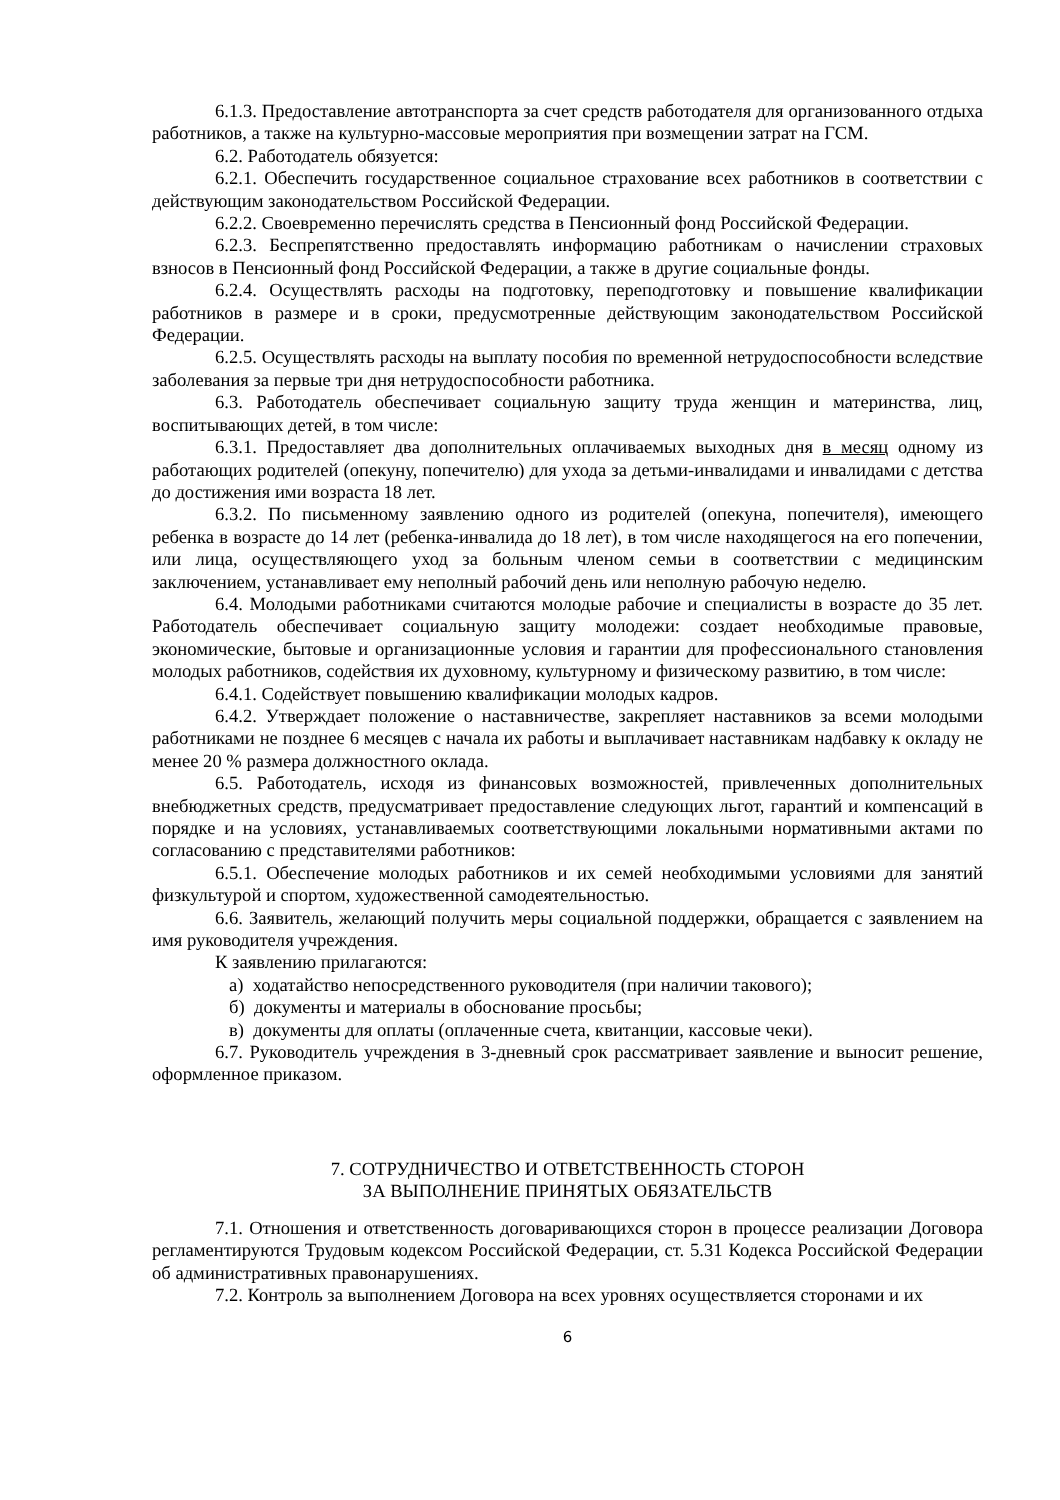6.1.3. Предоставление автотранспорта за счет средств работодателя для организованного отдыха работников, а также на культурно-массовые мероприятия при возмещении затрат на ГСМ.
6.2. Работодатель обязуется:
6.2.1. Обеспечить государственное социальное страхование всех работников в соответствии с действующим законодательством Российской Федерации.
6.2.2. Своевременно перечислять средства в Пенсионный фонд Российской Федерации.
6.2.3. Беспрепятственно предоставлять информацию работникам о начислении страховых взносов в Пенсионный фонд Российской Федерации, а также в другие социальные фонды.
6.2.4. Осуществлять расходы на подготовку, переподготовку и повышение квалификации работников в размере и в сроки, предусмотренные действующим законодательством Российской Федерации.
6.2.5. Осуществлять расходы на выплату пособия по временной нетрудоспособности вследствие заболевания за первые три дня нетрудоспособности работника.
6.3. Работодатель обеспечивает социальную защиту труда женщин и материнства, лиц, воспитывающих детей, в том числе:
6.3.1. Предоставляет два дополнительных оплачиваемых выходных дня в месяц одному из работающих родителей (опекуну, попечителю) для ухода за детьми-инвалидами и инвалидами с детства до достижения ими возраста 18 лет.
6.3.2. По письменному заявлению одного из родителей (опекуна, попечителя), имеющего ребенка в возрасте до 14 лет (ребенка-инвалида до 18 лет), в том числе находящегося на его попечении, или лица, осуществляющего уход за больным членом семьи в соответствии с медицинским заключением, устанавливает ему неполный рабочий день или неполную рабочую неделю.
6.4. Молодыми работниками считаются молодые рабочие и специалисты в возрасте до 35 лет. Работодатель обеспечивает социальную защиту молодежи: создает необходимые правовые, экономические, бытовые и организационные условия и гарантии для профессионального становления молодых работников, содействия их духовному, культурному и физическому развитию, в том числе:
6.4.1. Содействует повышению квалификации молодых кадров.
6.4.2. Утверждает положение о наставничестве, закрепляет наставников за всеми молодыми работниками не позднее 6 месяцев с начала их работы и выплачивает наставникам надбавку к окладу не менее 20 % размера должностного оклада.
6.5. Работодатель, исходя из финансовых возможностей, привлеченных дополнительных внебюджетных средств, предусматривает предоставление следующих льгот, гарантий и компенсаций в порядке и на условиях, устанавливаемых соответствующими локальными нормативными актами по согласованию с представителями работников:
6.5.1. Обеспечение молодых работников и их семей необходимыми условиями для занятий физкультурой и спортом, художественной самодеятельностью.
6.6. Заявитель, желающий получить меры социальной поддержки, обращается с заявлением на имя руководителя учреждения.
К заявлению прилагаются:
а) ходатайство непосредственного руководителя (при наличии такового);
б) документы и материалы в обоснование просьбы;
в) документы для оплаты (оплаченные счета, квитанции, кассовые чеки).
6.7. Руководитель учреждения в 3-дневный срок рассматривает заявление и выносит решение, оформленное приказом.
7. СОТРУДНИЧЕСТВО И ОТВЕТСТВЕННОСТЬ СТОРОН
ЗА ВЫПОЛНЕНИЕ ПРИНЯТЫХ ОБЯЗАТЕЛЬСТВ
7.1. Отношения и ответственность договаривающихся сторон в процессе реализации Договора регламентируются Трудовым кодексом Российской Федерации, ст. 5.31 Кодекса Российской Федерации об административных правонарушениях.
7.2. Контроль за выполнением Договора на всех уровнях осуществляется сторонами и их
6